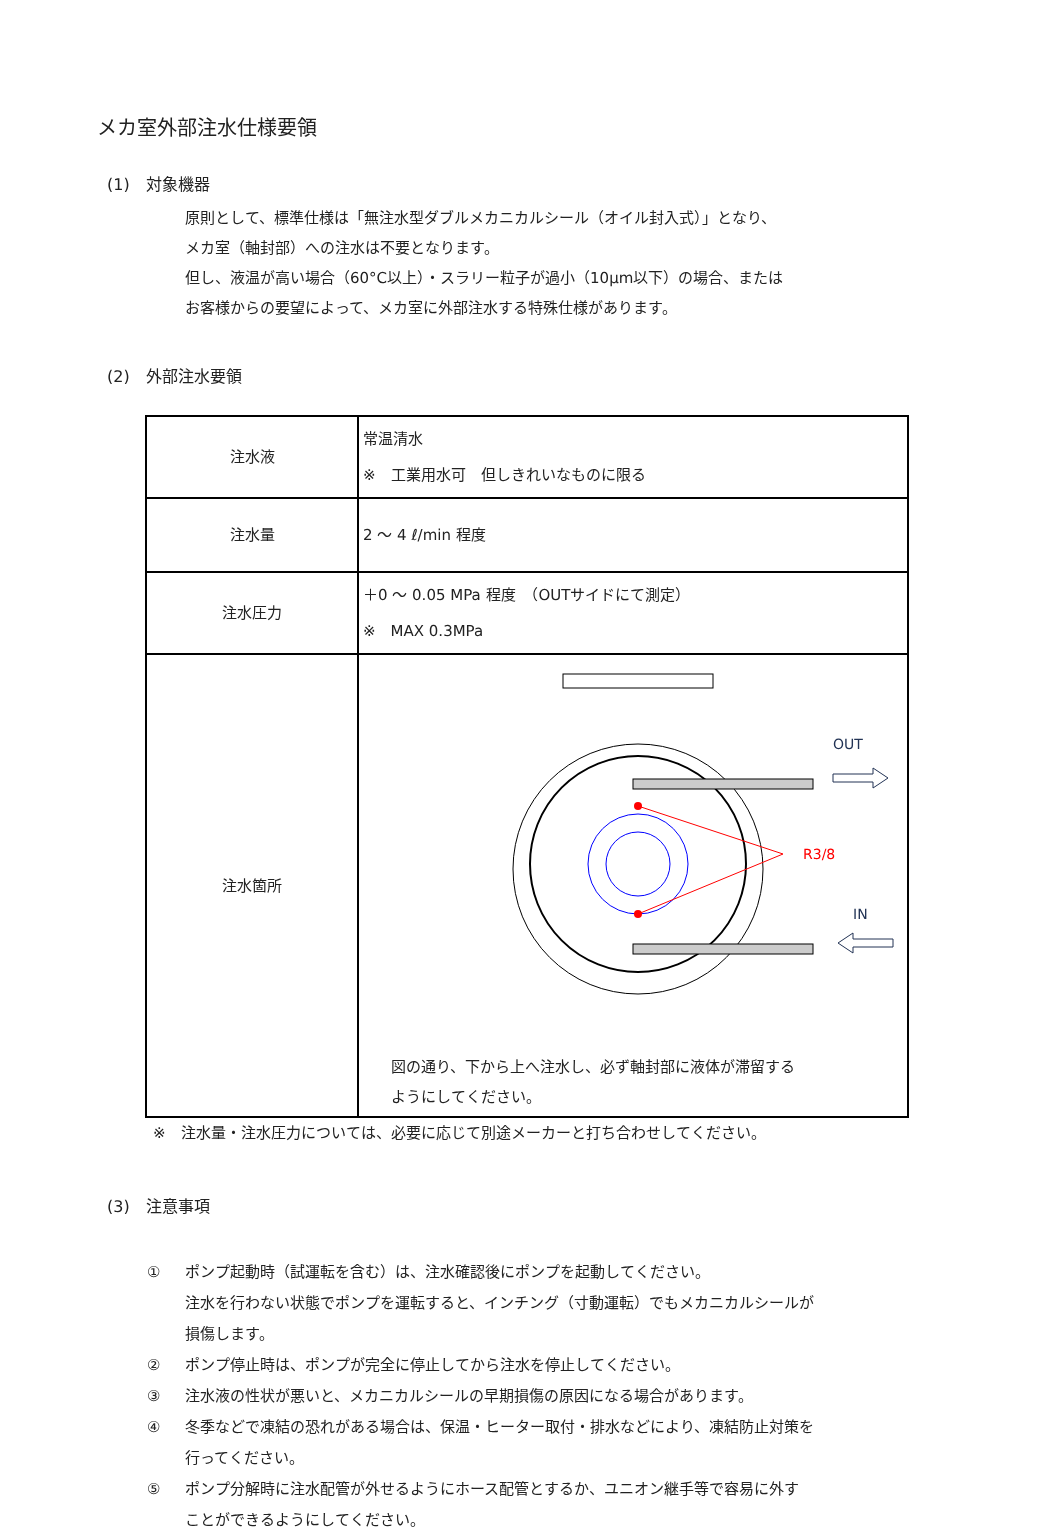メカ室外部注水仕様要領
(1)　対象機器
原則として、標準仕様は「無注水型ダブルメカニカルシール（オイル封入式）」となり、
メカ室（軸封部）への注水は不要となります。
但し、液温が高い場合（60°C以上）・スラリー粒子が過小（10μm以下）の場合、または
お客様からの要望によって、メカ室に外部注水する特殊仕様があります。
(2)　外部注水要領
| 注水液 | 常温清水 ※ 工業用水可 但しきれいなものに限る |
| 注水量 | 2 ～ 4 ℓ/min 程度 |
| 注水圧力 | ＋0 ～ 0.05 MPa 程度 （OUTサイドにて測定） ※ MAX 0.3MPa |
| 注水箇所 | OUT R3/8 IN 図の通り、下から上へ注水し、必ず軸封部に液体が滞留する ようにしてください。 |
※　注水量・注水圧力については、必要に応じて別途メーカーと打ち合わせしてください。
(3)　注意事項
① ポンプ起動時（試運転を含む）は、注水確認後にポンプを起動してください。
注水を行わない状態でポンプを運転すると、インチング（寸動運転）でもメカニカルシールが
損傷します。
② ポンプ停止時は、ポンプが完全に停止してから注水を停止してください。
③ 注水液の性状が悪いと、メカニカルシールの早期損傷の原因になる場合があります。
④ 冬季などで凍結の恐れがある場合は、保温・ヒーター取付・排水などにより、凍結防止対策を
行ってください。
⑤ ポンプ分解時に注水配管が外せるようにホース配管とするか、ユニオン継手等で容易に外す
ことができるようにしてください。